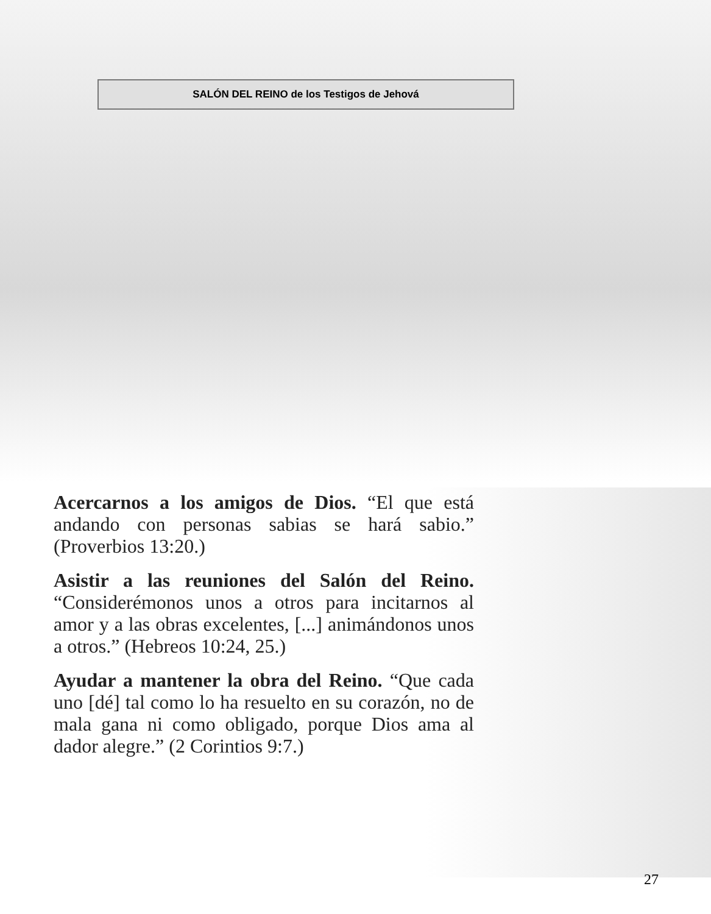SALÓN DEL REINO de los Testigos de Jehová
Acercarnos a los amigos de Dios. “El que está andando con personas sabias se hará sabio.” (Proverbios 13:20.)
Asistir a las reuniones del Salón del Reino. “Considerémonos unos a otros para incitarnos al amor y a las obras excelentes, [...] animándonos unos a otros.” (Hebreos 10:24, 25.)
Ayudar a mantener la obra del Reino. “Que cada uno [dé] tal como lo ha resuelto en su corazón, no de mala gana ni como obligado, porque Dios ama al dador alegre.” (2 Corintios 9:7.)
27